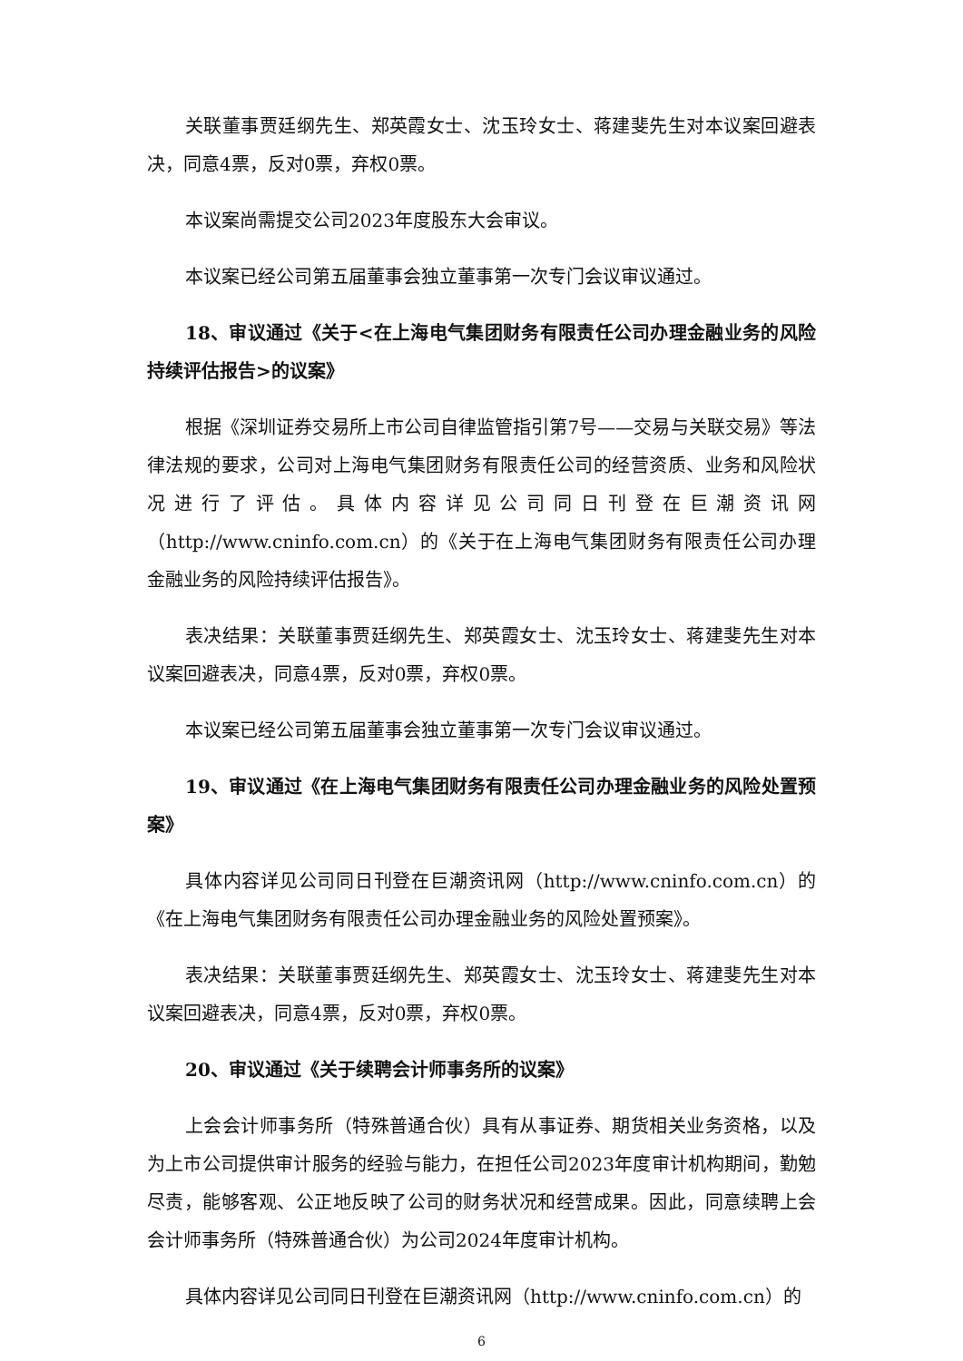关联董事贾廷纲先生、郑英霞女士、沈玉玲女士、蒋建斐先生对本议案回避表决，同意4票，反对0票，弃权0票。
本议案尚需提交公司2023年度股东大会审议。
本议案已经公司第五届董事会独立董事第一次专门会议审议通过。
18、审议通过《关于<在上海电气集团财务有限责任公司办理金融业务的风险持续评估报告>的议案》
根据《深圳证券交易所上市公司自律监管指引第7号——交易与关联交易》等法律法规的要求，公司对上海电气集团财务有限责任公司的经营资质、业务和风险状况进行了评估。具体内容详见公司同日刊登在巨潮资讯网（http://www.cninfo.com.cn）的《关于在上海电气集团财务有限责任公司办理金融业务的风险持续评估报告》。
表决结果：关联董事贾廷纲先生、郑英霞女士、沈玉玲女士、蒋建斐先生对本议案回避表决，同意4票，反对0票，弃权0票。
本议案已经公司第五届董事会独立董事第一次专门会议审议通过。
19、审议通过《在上海电气集团财务有限责任公司办理金融业务的风险处置预案》
具体内容详见公司同日刊登在巨潮资讯网（http://www.cninfo.com.cn）的《在上海电气集团财务有限责任公司办理金融业务的风险处置预案》。
表决结果：关联董事贾廷纲先生、郑英霞女士、沈玉玲女士、蒋建斐先生对本议案回避表决，同意4票，反对0票，弃权0票。
20、审议通过《关于续聘会计师事务所的议案》
上会会计师事务所（特殊普通合伙）具有从事证券、期货相关业务资格，以及为上市公司提供审计服务的经验与能力，在担任公司2023年度审计机构期间，勤勉尽责，能够客观、公正地反映了公司的财务状况和经营成果。因此，同意续聘上会会计师事务所（特殊普通合伙）为公司2024年度审计机构。
具体内容详见公司同日刊登在巨潮资讯网（http://www.cninfo.com.cn）的
6